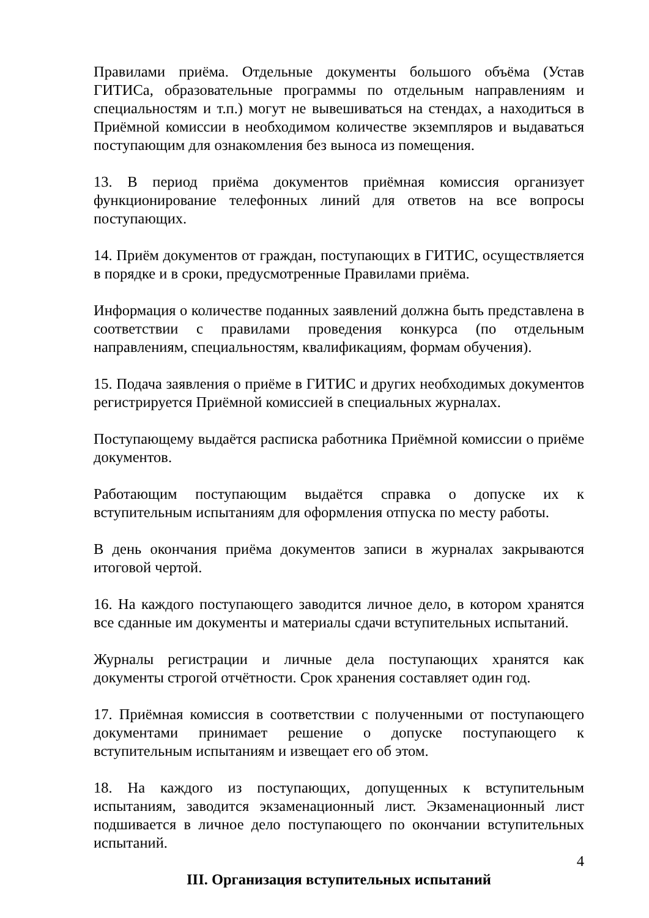Правилами приёма. Отдельные документы большого объёма (Устав ГИТИСа, образовательные программы по отдельным направлениям и специальностям и т.п.) могут не вывешиваться на стендах, а находиться в Приёмной комиссии в необходимом количестве экземпляров и выдаваться поступающим для ознакомления без выноса из помещения.
13. В период приёма документов приёмная комиссия организует функционирование телефонных линий для ответов на все вопросы поступающих.
14. Приём документов от граждан, поступающих в ГИТИС, осуществляется в порядке и в сроки, предусмотренные Правилами приёма.
Информация о количестве поданных заявлений должна быть представлена в соответствии с правилами проведения конкурса (по отдельным направлениям, специальностям, квалификациям, формам обучения).
15. Подача заявления о приёме в ГИТИС и других необходимых документов регистрируется Приёмной комиссией в специальных журналах.
Поступающему выдаётся расписка работника Приёмной комиссии о приёме документов.
Работающим поступающим выдаётся справка о допуске их к вступительным испытаниям для оформления отпуска по месту работы.
В день окончания приёма документов записи в журналах закрываются итоговой чертой.
16. На каждого поступающего заводится личное дело, в котором хранятся все сданные им документы и материалы сдачи вступительных испытаний.
Журналы регистрации и личные дела поступающих хранятся как документы строгой отчётности. Срок хранения составляет один год.
17. Приёмная комиссия в соответствии с полученными от поступающего документами принимает решение о допуске поступающего к вступительным испытаниям и извещает его об этом.
18. На каждого из поступающих, допущенных к вступительным испытаниям, заводится экзаменационный лист. Экзаменационный лист подшивается в личное дело поступающего по окончании вступительных испытаний.
III. Организация вступительных испытаний
4